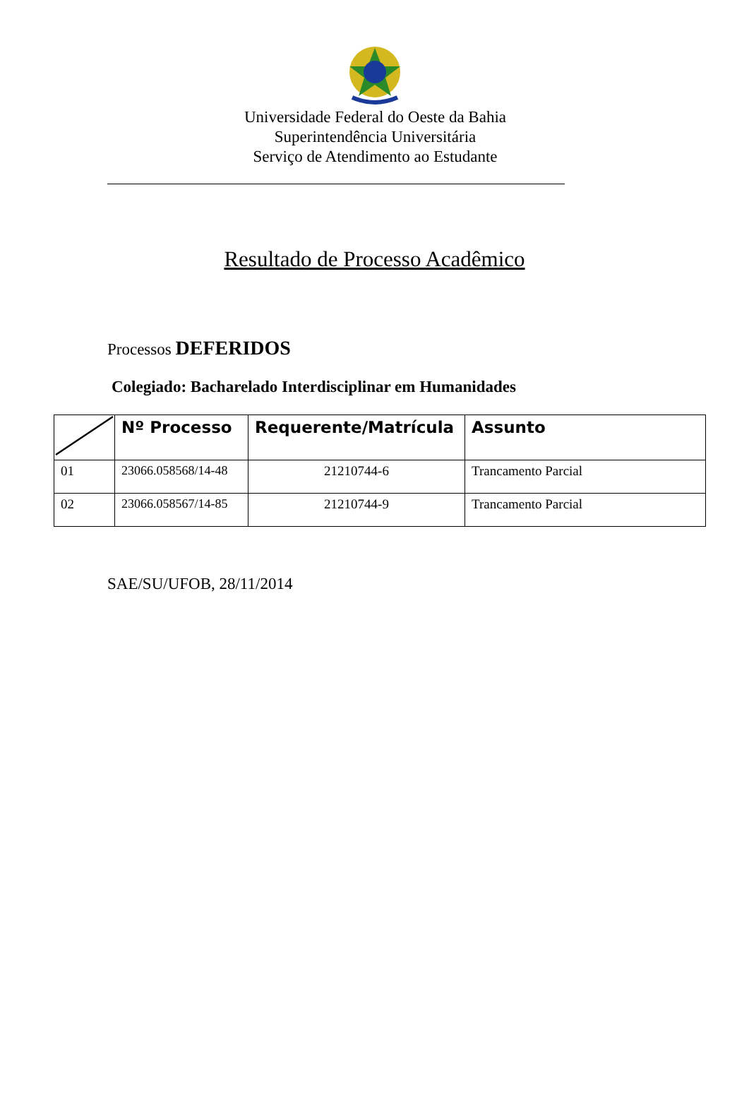Universidade Federal do Oeste da Bahia
Superintendência Universitária
Serviço de Atendimento ao Estudante
Resultado de Processo Acadêmico
Processos DEFERIDOS
Colegiado: Bacharelado Interdisciplinar em Humanidades
| | Nº Processo | Requerente/Matrícula | Assunto |
| --- | --- | --- | --- |
| 01 | 23066.058568/14-48 | 21210744-6 | Trancamento Parcial |
| 02 | 23066.058567/14-85 | 21210744-9 | Trancamento Parcial |
SAE/SU/UFOB, 28/11/2014